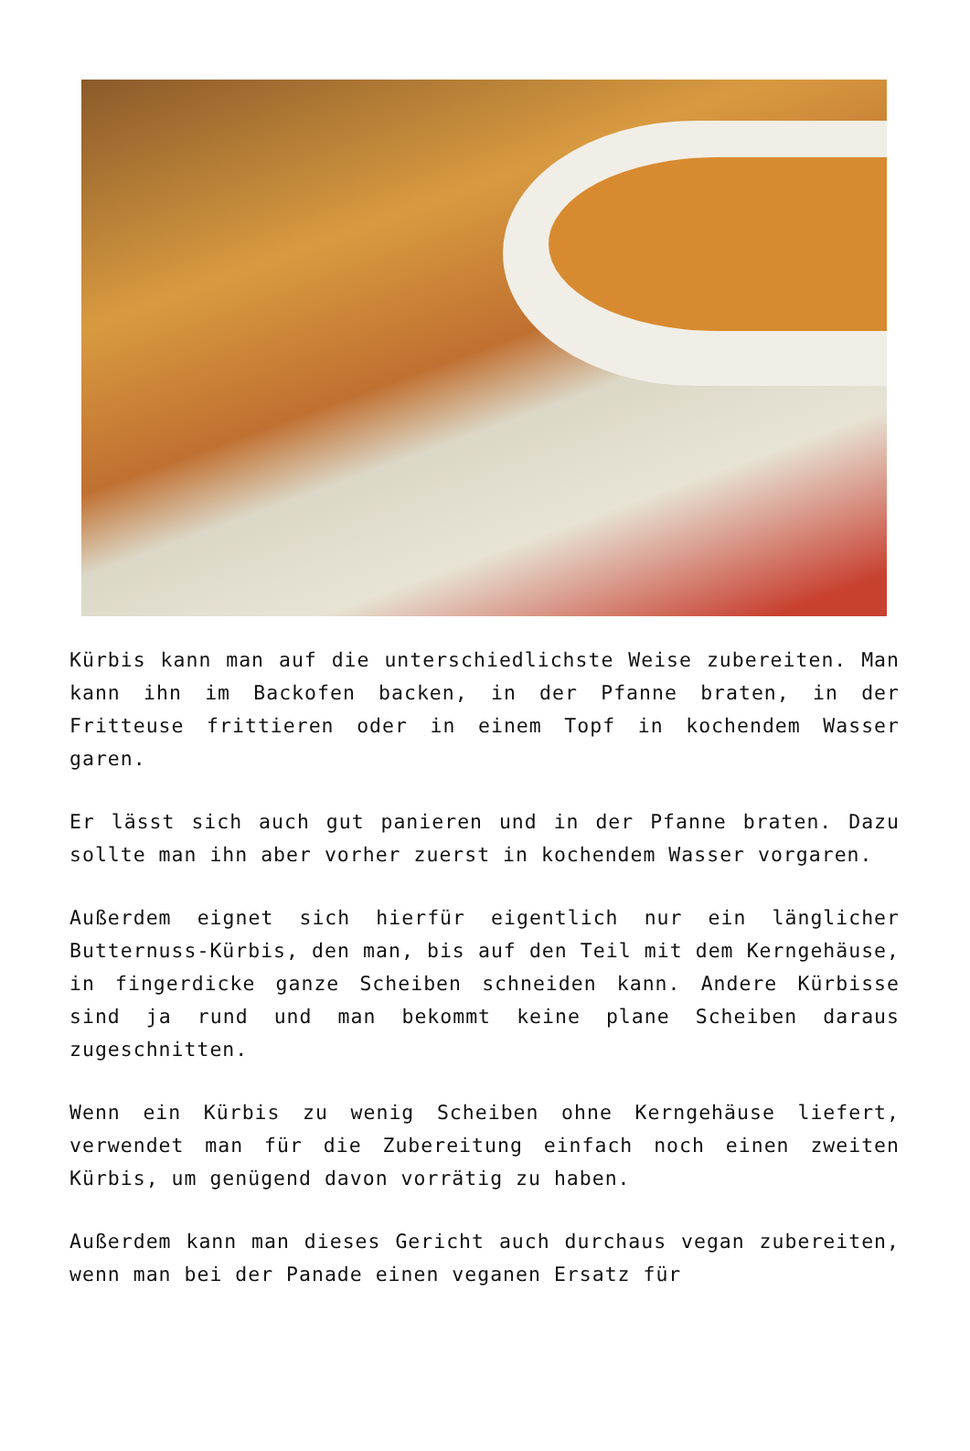Kürbis kann man auf die unterschiedlichste Weise zubereiten. Man kann ihn im Backofen backen, in der Pfanne braten, in der Fritteuse frittieren oder in einem Topf in kochendem Wasser garen.
Er lässt sich auch gut panieren und in der Pfanne braten. Dazu sollte man ihn aber vorher zuerst in kochendem Wasser vorgaren.
Außerdem eignet sich hierfür eigentlich nur ein länglicher Butternuss-Kürbis, den man, bis auf den Teil mit dem Kerngehäuse, in fingerdicke ganze Scheiben schneiden kann. Andere Kürbisse sind ja rund und man bekommt keine plane Scheiben daraus zugeschnitten.
Wenn ein Kürbis zu wenig Scheiben ohne Kerngehäuse liefert, verwendet man für die Zubereitung einfach noch einen zweiten Kürbis, um genügend davon vorrätig zu haben.
Außerdem kann man dieses Gericht auch durchaus vegan zubereiten, wenn man bei der Panade einen veganen Ersatz für